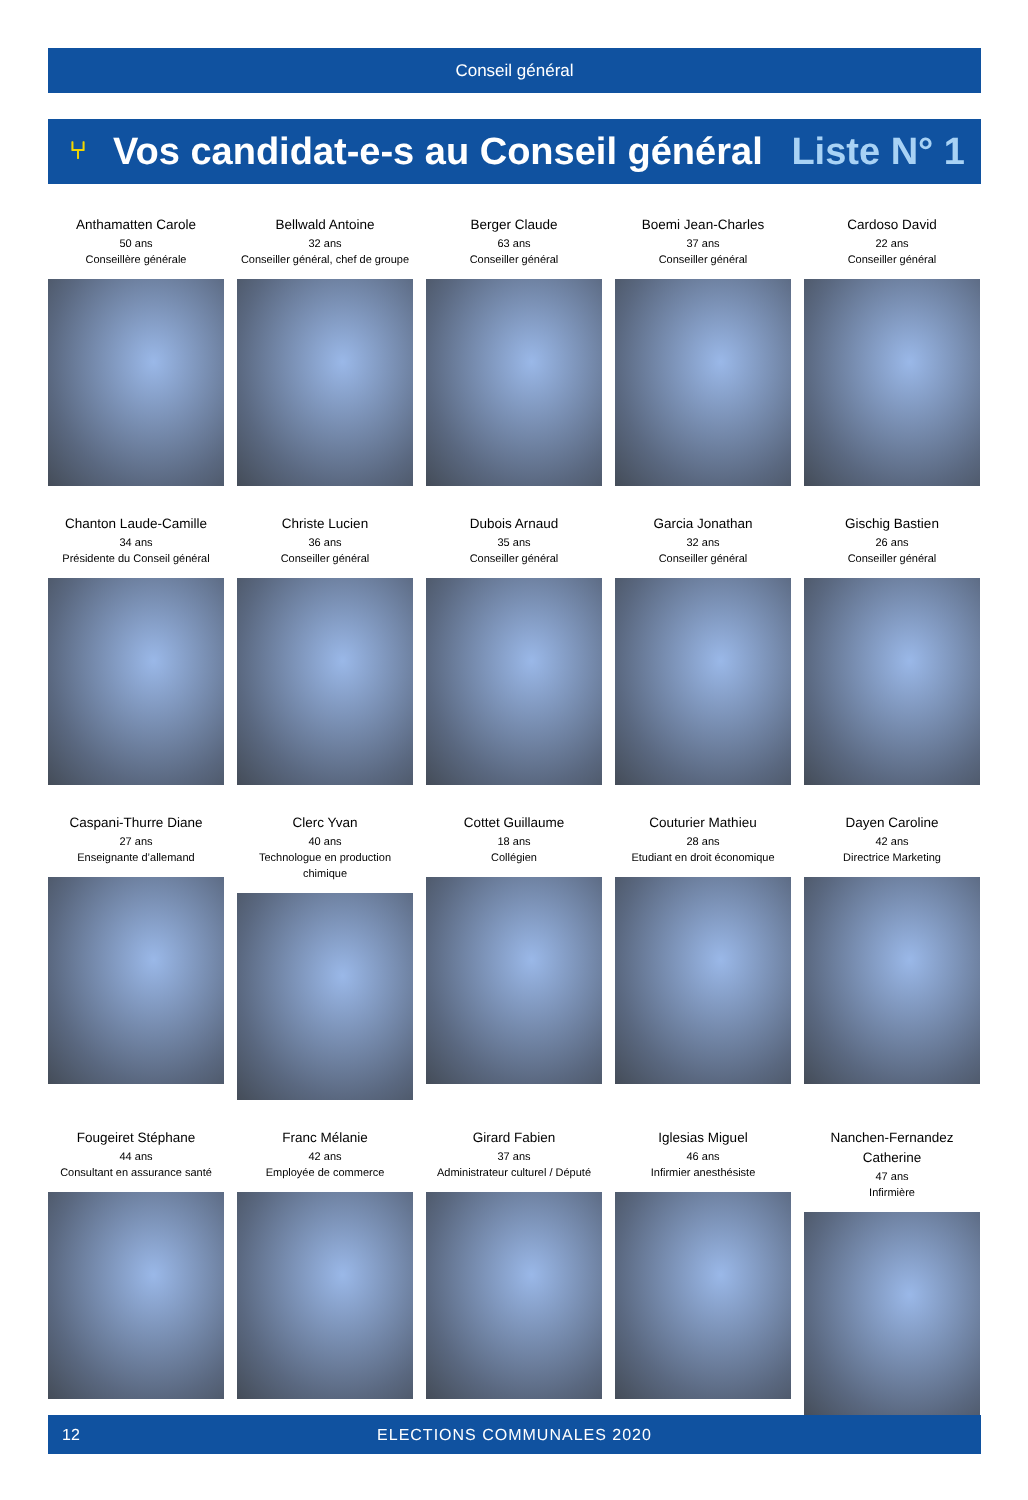Conseil général
⑂
Vos candidat-e-s au Conseil général
Liste N° 1
Anthamatten Carole
50 ans
Conseillère générale
Bellwald Antoine
32 ans
Conseiller général, chef de groupe
Berger Claude
63 ans
Conseiller général
Boemi Jean-Charles
37 ans
Conseiller général
Cardoso David
22 ans
Conseiller général
Chanton Laude-Camille
34 ans
Présidente du Conseil général
Christe Lucien
36 ans
Conseiller général
Dubois Arnaud
35 ans
Conseiller général
Garcia Jonathan
32 ans
Conseiller général
Gischig Bastien
26 ans
Conseiller général
Caspani-Thurre Diane
27 ans
Enseignante d’allemand
Clerc Yvan
40 ans
Technologue en production chimique
Cottet Guillaume
18 ans
Collégien
Couturier Mathieu
28 ans
Etudiant en droit économique
Dayen Caroline
42 ans
Directrice Marketing
Fougeiret Stéphane
44 ans
Consultant en assurance santé
Franc Mélanie
42 ans
Employée de commerce
Girard Fabien
37 ans
Administrateur culturel / Député
Iglesias Miguel
46 ans
Infirmier anesthésiste
Nanchen-Fernandez Catherine
47 ans
Infirmière
12
ELECTIONS COMMUNALES 2020